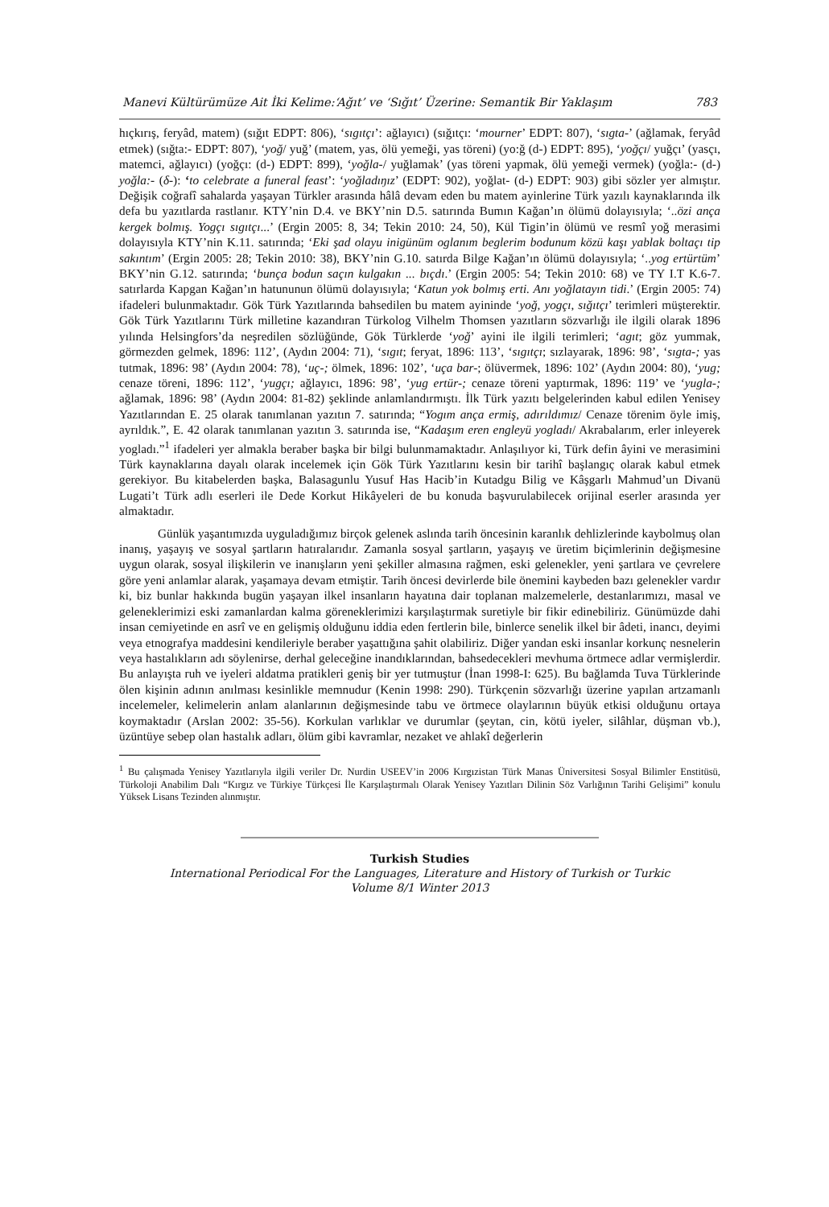Manevi Kültürümüze Ait İki Kelime:‘Ağıt’ ve ‘Sığıt’ Üzerine: Semantik Bir Yaklaşım 783
hıçkırış, feryâd, matem) (sığıt EDPT: 806), ‘sıgıtçı’: ağlayıcı) (sığıtçı: ‘mourner’ EDPT: 807), ‘sıgta-’ (ağlamak, feryâd etmek) (sığta:- EDPT: 807), ‘yoğ/ yuğ’ (matem, yas, ölü yemeği, yas töreni) (yo:ğ (d-) EDPT: 895), ‘yoğçı/ yuğçı’ (yasçı, matemci, ağlayıcı) (yoğçı: (d-) EDPT: 899), ‘yoğla-/ yuğlamak’ (yas töreni yapmak, ölü yemeği vermek) (yoğla:- (d-) yoğla:- (δ-): ‘to celebrate a funeral feast’: ‘yoğladıŋız’ (EDPT: 902), yoğlat- (d-) EDPT: 903) gibi sözler yer almıştır. Değişik coğrafî sahalarda yaşayan Türkler arasında hâlâ devam eden bu matem ayinlerine Türk yazılı kaynaklarında ilk defa bu yazıtlarda rastlanır. KTY’nin D.4. ve BKY’nin D.5. satırında Bumın Kağan’ın ölümü dolayısıyla; ‘..özi ança kergek bolmış. Yogçı sıgıtçı...’ (Ergin 2005: 8, 34; Tekin 2010: 24, 50), Kül Tigin’in ölümü ve resmî yoğ merasimi dolayısıyla KTY’nin K.11. satırında; ‘Eki şad olayu inigünüm oglanım beglerim bodunum közü kaşı yablak boltaçı tip sakıntım’ (Ergin 2005: 28; Tekin 2010: 38), BKY’nin G.10. satırda Bilge Kağan’ın ölümü dolayısıyla; ‘..yog ertürtüm’ BKY’nin G.12. satırında; ‘bunça bodun saçın kulgakın ... bıçdı.’ (Ergin 2005: 54; Tekin 2010: 68) ve TY I.T K.6-7. satırlarda Kapgan Kağan’ın hatununun ölümü dolayısıyla; ‘Katun yok bolmış erti. Anı yoğlatayın tidi.’ (Ergin 2005: 74) ifadeleri bulunmaktadır. Gök Türk Yazıtlarında bahsedilen bu matem ayininde ‘yoğ, yogçı, sığıtçı’ terimleri müşterektir. Gök Türk Yazıtlarını Türk milletine kazandıran Türkolog Vilhelm Thomsen yazıtların sözvarlığı ile ilgili olarak 1896 yılında Helsingfors’da neşredilen sözlüğünde, Gök Türklerde ‘yoğ’ ayini ile ilgili terimleri; ‘agıt; göz yummak, görmezden gelmek, 1896: 112’, (Aydın 2004: 71), ‘sıgıt; feryat, 1896: 113’, ‘sıgıtçı; sızlayarak, 1896: 98’, ‘sıgta-; yas tutmak, 1896: 98’ (Aydın 2004: 78), ‘uç-; ölmek, 1896: 102’, ‘uça bar-; ölüvermek, 1896: 102’ (Aydın 2004: 80), ‘yug; cenaze töreni, 1896: 112’, ‘yugçı; ağlayıcı, 1896: 98’, ‘yug ertür-; cenaze töreni yaptırmak, 1896: 119’ ve ‘yugla-; ağlamak, 1896: 98’ (Aydın 2004: 81-82) şeklinde anlamlandırmıştı. İlk Türk yazıtı belgelerinden kabul edilen Yenisey Yazıtlarından E. 25 olarak tanımlanan yazıtın 7. satırında; “Yogım ança ermiş, adırıldımız/ Cenaze törenim öyle imiş, ayrıldık.”, E. 42 olarak tanımlanan yazıtın 3. satırında ise, “Kadaşım eren engleyü yogladı/ Akrabalarım, erler inleyerek yogladı.”<sup>1</sup> ifadeleri yer almakla beraber başka bir bilgi bulunmamaktadır. Anlaşılıyor ki, Türk defin âyini ve merasimini Türk kaynaklarına dayalı olarak incelemek için Gök Türk Yazıtlarını kesin bir tarihî başlangıç olarak kabul etmek gerekiyor. Bu kitabelerden başka, Balasagunlu Yusuf Has Hacib’in Kutadgu Bilig ve Kâşgarlı Mahmud’un Divanü Lugati’t Türk adlı eserleri ile Dede Korkut Hikâyeleri de bu konuda başvurulabilecek orijinal eserler arasında yer almaktadır.
Günlük yaşantımızda uyguladığımız birçok gelenek aslında tarih öncesinin karanlık dehlizlerinde kaybolmuş olan inanış, yaşayış ve sosyal şartların hatıralarıdır. Zamanla sosyal şartların, yaşayış ve üretim biçimlerinin değişmesine uygun olarak, sosyal ilişkilerin ve inanışların yeni şekiller almasına rağmen, eski gelenekler, yeni şartlara ve çevrelere göre yeni anlamlar alarak, yaşamaya devam etmiştir. Tarih öncesi devirlerde bile önemini kaybeden bazı gelenekler vardır ki, biz bunlar hakkında bugün yaşayan ilkel insanların hayatına dair toplanan malzemelerle, destanlarımızı, masal ve geleneklerimizi eski zamanlardan kalma göreneklerimizi karşılaştırmak suretiyle bir fikir edinebiliriz. Günümüzde dahi insan cemiyetinde en asrî ve en gelişmiş olduğunu iddia eden fertlerin bile, binlerce senelik ilkel bir âdeti, inancı, deyimi veya etnografya maddesini kendileriyle beraber yaşattığına şahit olabiliriz. Diğer yandan eski insanlar korkunç nesnelerin veya hastalıkların adı söylenirse, derhal geleceğine inandıklarından, bahsedecekleri mevhuma örtmece adlar vermişlerdir. Bu anlayışta ruh ve iyeleri aldatma pratikleri geniş bir yer tutmuştur (İnan 1998-I: 625). Bu bağlamda Tuva Türklerinde ölen kişinin adının anılması kesinlikle memnudur (Kenin 1998: 290). Türkçenin sözvarlığı üzerine yapılan artzamanlı incelemeler, kelimelerin anlam alanlarının değişmesinde tabu ve örtmece olaylarının büyük etkisi olduğunu ortaya koymaktadır (Arslan 2002: 35-56). Korkulan varlıklar ve durumlar (şeytan, cin, kötü iyeler, silâhlar, düşman vb.), üzüntüye sebep olan hastalık adları, ölüm gibi kavramlar, nezaket ve ahlakî değerlerin
<sup>1</sup> Bu çalışmada Yenisey Yazıtlarıyla ilgili veriler Dr. Nurdin USEEV’in 2006 Kırgızistan Türk Manas Üniversitesi Sosyal Bilimler Enstitüsü, Türkoloji Anabilim Dalı “Kırgız ve Türkiye Türkçesi İle Karşılaştırmalı Olarak Yenisey Yazıtları Dilinin Söz Varlığının Tarihi Gelişimi” konulu Yüksek Lisans Tezinden alınmıştır.
Turkish Studies
International Periodical For the Languages, Literature and History of Turkish or Turkic
Volume 8/1 Winter 2013